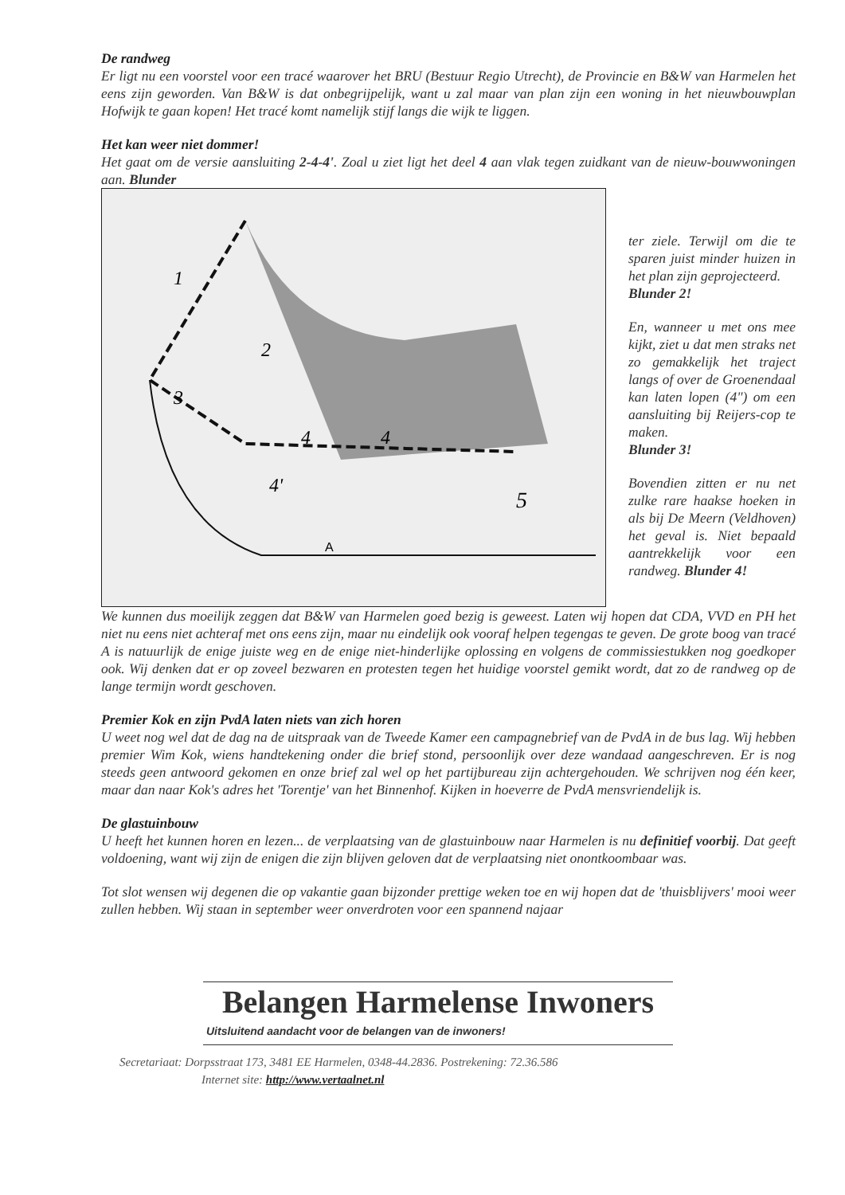De randweg
Er ligt nu een voorstel voor een tracé waarover het BRU (Bestuur Regio Utrecht), de Provincie en B&W van Harmelen het eens zijn geworden. Van B&W is dat onbegrijpelijk, want u zal maar van plan zijn een woning in het nieuwbouwplan Hofwijk te gaan kopen! Het tracé komt namelijk stijf langs die wijk te liggen.
Het kan weer niet dommer!
Het gaat om de versie aansluiting 2-4-4'. Zoal u ziet ligt het deel 4 aan vlak tegen zuidkant van de nieuw-bouwwoningen aan. Blunder
A
1
2
3
4
4
4'
5
ter ziele. Terwijl om die te sparen juist minder huizen in het plan zijn geprojecteerd.
Blunder 2!
En, wanneer u met ons mee kijkt, ziet u dat men straks net zo gemakkelijk het traject langs of over de Groenendaal kan laten lopen (4") om een aansluiting bij Reijers-cop te maken.
Blunder 3!
Bovendien zitten er nu net zulke rare haakse hoeken in als bij De Meern (Veldhoven) het geval is. Niet bepaald aantrekkelijk voor een randweg. Blunder 4!
We kunnen dus moeilijk zeggen dat B&W van Harmelen goed bezig is geweest. Laten wij hopen dat CDA, VVD en PH het niet nu eens niet achteraf met ons eens zijn, maar nu eindelijk ook vooraf helpen tegengas te geven. De grote boog van tracé A is natuurlijk de enige juiste weg en de enige niet-hinderlijke oplossing en volgens de commissiestukken nog goedkoper ook. Wij denken dat er op zoveel bezwaren en protesten tegen het huidige voorstel gemikt wordt, dat zo de randweg op de lange termijn wordt geschoven.
Premier Kok en zijn PvdA laten niets van zich horen
U weet nog wel dat de dag na de uitspraak van de Tweede Kamer een campagnebrief van de PvdA in de bus lag. Wij hebben premier Wim Kok, wiens handtekening onder die brief stond, persoonlijk over deze wandaad aangeschreven. Er is nog steeds geen antwoord gekomen en onze brief zal wel op het partijbureau zijn achtergehouden. We schrijven nog één keer, maar dan naar Kok's adres het 'Torentje' van het Binnenhof. Kijken in hoeverre de PvdA mensvriendelijk is.
De glastuinbouw
U heeft het kunnen horen en lezen... de verplaatsing van de glastuinbouw naar Harmelen is nu definitief voorbij. Dat geeft voldoening, want wij zijn de enigen die zijn blijven geloven dat de verplaatsing niet onontkoombaar was.
Tot slot wensen wij degenen die op vakantie gaan bijzonder prettige weken toe en wij hopen dat de 'thuisblijvers' mooi weer zullen hebben. Wij staan in september weer onverdroten voor een spannend najaar
Belangen Harmelense Inwoners
Uitsluitend aandacht voor de belangen van de inwoners!
Secretariaat: Dorpsstraat 173, 3481 EE Harmelen, 0348-44.2836. Postrekening: 72.36.586
Internet site: http://www.vertaalnet.nl